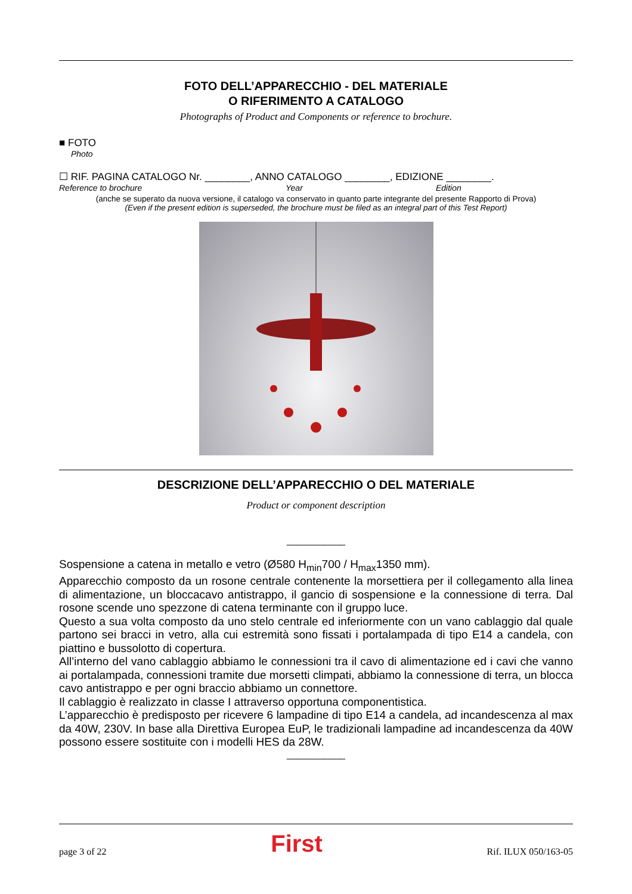FOTO DELL’APPARECCHIO - DEL MATERIALE
O RIFERIMENTO A CATALOGO
Photographs of Product and Components or reference to brochure.
■ FOTO
Photo
☐ RIF. PAGINA CATALOGO Nr. ________, ANNO CATALOGO ________, EDIZIONE ________.
Reference to brochure Year Edition
(anche se superato da nuova versione, il catalogo va conservato in quanto parte integrante del presente Rapporto di Prova)
(Even if the present edition is superseded, the brochure must be filed as an integral part of this Test Report)
DESCRIZIONE DELL’APPARECCHIO O DEL MATERIALE
Product or component description
___________
Sospensione a catena in metallo e vetro (Ø580 H<sub>min</sub>700 / H<sub>max</sub>1350 mm).
Apparecchio composto da un rosone centrale contenente la morsettiera per il collegamento alla linea di alimentazione, un bloccacavo antistrappo, il gancio di sospensione e la connessione di terra. Dal rosone scende uno spezzone di catena terminante con il gruppo luce.
Questo a sua volta composto da uno stelo centrale ed inferiormente con un vano cablaggio dal quale partono sei bracci in vetro, alla cui estremità sono fissati i portalampada di tipo E14 a candela, con piattino e bussolotto di copertura.
All’interno del vano cablaggio abbiamo le connessioni tra il cavo di alimentazione ed i cavi che vanno ai portalampada, connessioni tramite due morsetti climpati, abbiamo la connessione di terra, un blocca cavo antistrappo e per ogni braccio abbiamo un connettore.
Il cablaggio è realizzato in classe I attraverso opportuna componentistica.
L’apparecchio è predisposto per ricevere 6 lampadine di tipo E14 a candela, ad incandescenza al max da 40W, 230V. In base alla Direttiva Europea EuP, le tradizionali lampadine ad incandescenza da 40W possono essere sostituite con i modelli HES da 28W.
___________
page 3 of 22 First Rif. ILUX 050/163-05